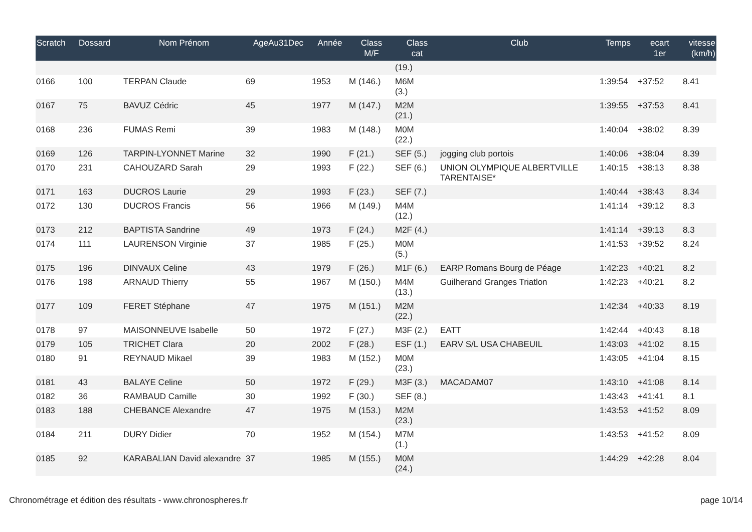| Scratch | Dossard | Nom Prénom | AgeAu31Dec | Année | Class M/F | Class cat | Club | Temps | ecart 1er | vitesse (km/h) |
| --- | --- | --- | --- | --- | --- | --- | --- | --- | --- | --- |
| | | | | | | (19.) | | | | |
| 0166 | 100 | TERPAN Claude | 69 | 1953 | M (146.) | M6M (3.) | | 1:39:54 | +37:52 | 8.41 |
| 0167 | 75 | BAVUZ Cédric | 45 | 1977 | M (147.) | M2M (21.) | | 1:39:55 | +37:53 | 8.41 |
| 0168 | 236 | FUMAS Remi | 39 | 1983 | M (148.) | M0M (22.) | | 1:40:04 | +38:02 | 8.39 |
| 0169 | 126 | TARPIN-LYONNET Marine | 32 | 1990 | F (21.) | SEF (5.) | jogging club portois | 1:40:06 | +38:04 | 8.39 |
| 0170 | 231 | CAHOUZARD Sarah | 29 | 1993 | F (22.) | SEF (6.) | UNION OLYMPIQUE ALBERTVILLE TARENTAISE* | 1:40:15 | +38:13 | 8.38 |
| 0171 | 163 | DUCROS Laurie | 29 | 1993 | F (23.) | SEF (7.) | | 1:40:44 | +38:43 | 8.34 |
| 0172 | 130 | DUCROS Francis | 56 | 1966 | M (149.) | M4M (12.) | | 1:41:14 | +39:12 | 8.3 |
| 0173 | 212 | BAPTISTA Sandrine | 49 | 1973 | F (24.) | M2F (4.) | | 1:41:14 | +39:13 | 8.3 |
| 0174 | 111 | LAURENSON Virginie | 37 | 1985 | F (25.) | M0M (5.) | | 1:41:53 | +39:52 | 8.24 |
| 0175 | 196 | DINVAUX Celine | 43 | 1979 | F (26.) | M1F (6.) | EARP Romans Bourg de Péage | 1:42:23 | +40:21 | 8.2 |
| 0176 | 198 | ARNAUD Thierry | 55 | 1967 | M (150.) | M4M (13.) | Guilherand Granges Triatlon | 1:42:23 | +40:21 | 8.2 |
| 0177 | 109 | FERET Stéphane | 47 | 1975 | M (151.) | M2M (22.) | | 1:42:34 | +40:33 | 8.19 |
| 0178 | 97 | MAISONNEUVE Isabelle | 50 | 1972 | F (27.) | M3F (2.) | EATT | 1:42:44 | +40:43 | 8.18 |
| 0179 | 105 | TRICHET Clara | 20 | 2002 | F (28.) | ESF (1.) | EARV S/L USA CHABEUIL | 1:43:03 | +41:02 | 8.15 |
| 0180 | 91 | REYNAUD Mikael | 39 | 1983 | M (152.) | M0M (23.) | | 1:43:05 | +41:04 | 8.15 |
| 0181 | 43 | BALAYE Celine | 50 | 1972 | F (29.) | M3F (3.) | MACADAM07 | 1:43:10 | +41:08 | 8.14 |
| 0182 | 36 | RAMBAUD Camille | 30 | 1992 | F (30.) | SEF (8.) | | 1:43:43 | +41:41 | 8.1 |
| 0183 | 188 | CHEBANCE Alexandre | 47 | 1975 | M (153.) | M2M (23.) | | 1:43:53 | +41:52 | 8.09 |
| 0184 | 211 | DURY Didier | 70 | 1952 | M (154.) | M7M (1.) | | 1:43:53 | +41:52 | 8.09 |
| 0185 | 92 | KARABALIAN David alexandre | 37 | 1985 | M (155.) | M0M (24.) | | 1:44:29 | +42:28 | 8.04 |
Chronométrage et édition des résultats - www.chronospheres.fr page 10/14